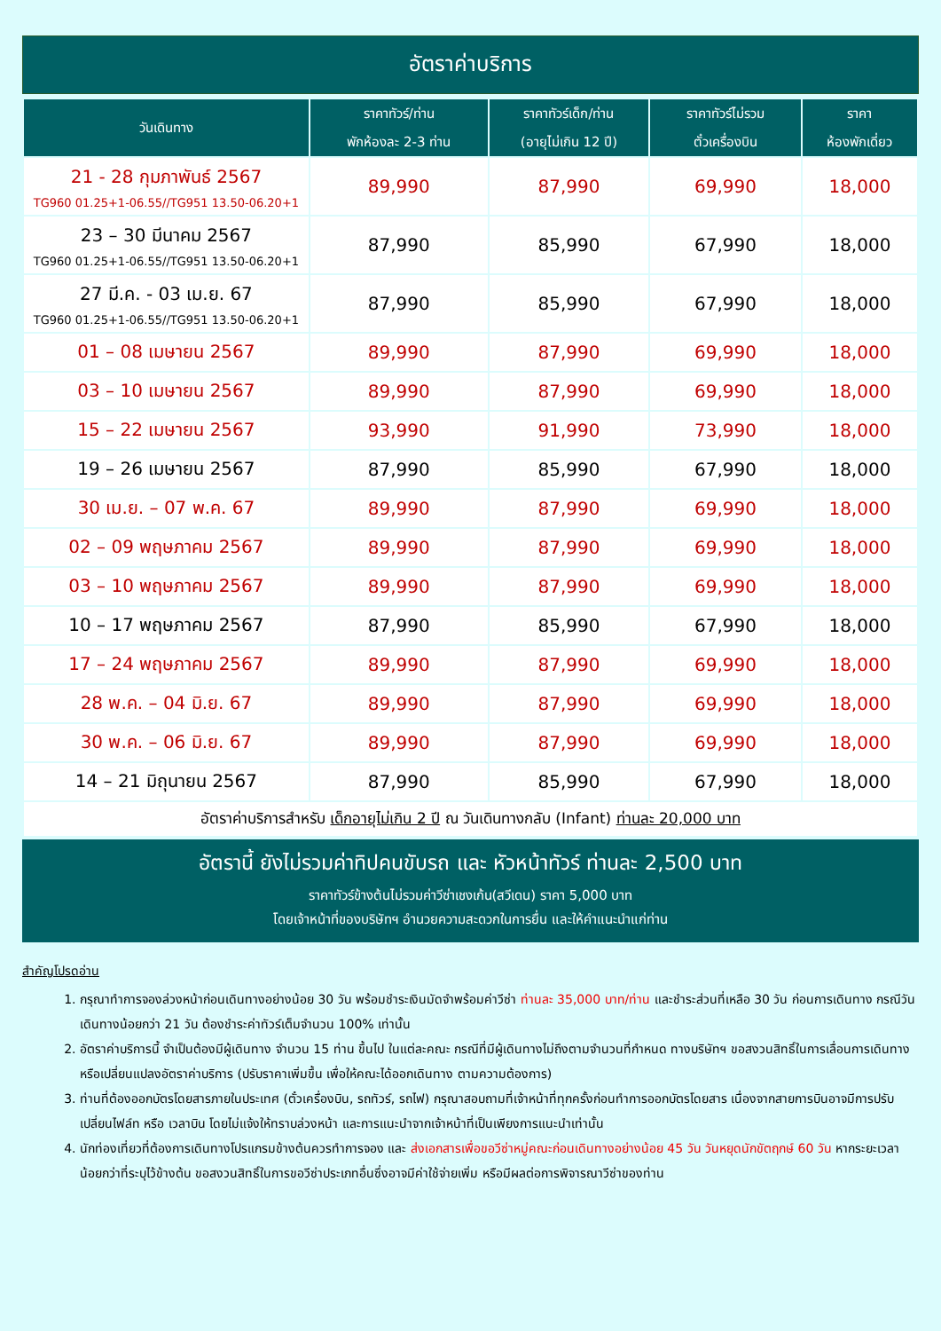อัตราค่าบริการ
| วันเดินทาง | ราคาทัวร์/ท่าน พักห้องละ 2-3 ท่าน | ราคาทัวร์เด็ก/ท่าน (อายุไม่เกิน 12 ปี) | ราคาทัวร์ไม่รวม ตั๋วเครื่องบิน | ราคา ห้องพักเดี่ยว |
| --- | --- | --- | --- | --- |
| 21 - 28 กุมภาพันธ์ 2567 TG960 01.25+1-06.55//TG951 13.50-06.20+1 | 89,990 | 87,990 | 69,990 | 18,000 |
| 23 – 30 มีนาคม 2567 TG960 01.25+1-06.55//TG951 13.50-06.20+1 | 87,990 | 85,990 | 67,990 | 18,000 |
| 27 มี.ค. - 03 เม.ย. 67 TG960 01.25+1-06.55//TG951 13.50-06.20+1 | 87,990 | 85,990 | 67,990 | 18,000 |
| 01 – 08 เมษายน 2567 | 89,990 | 87,990 | 69,990 | 18,000 |
| 03 – 10 เมษายน 2567 | 89,990 | 87,990 | 69,990 | 18,000 |
| 15 – 22 เมษายน 2567 | 93,990 | 91,990 | 73,990 | 18,000 |
| 19 – 26 เมษายน 2567 | 87,990 | 85,990 | 67,990 | 18,000 |
| 30 เม.ย. – 07 พ.ค. 67 | 89,990 | 87,990 | 69,990 | 18,000 |
| 02 – 09 พฤษภาคม 2567 | 89,990 | 87,990 | 69,990 | 18,000 |
| 03 – 10 พฤษภาคม 2567 | 89,990 | 87,990 | 69,990 | 18,000 |
| 10 – 17 พฤษภาคม 2567 | 87,990 | 85,990 | 67,990 | 18,000 |
| 17 – 24 พฤษภาคม 2567 | 89,990 | 87,990 | 69,990 | 18,000 |
| 28 พ.ค. – 04 มิ.ย. 67 | 89,990 | 87,990 | 69,990 | 18,000 |
| 30 พ.ค. – 06 มิ.ย. 67 | 89,990 | 87,990 | 69,990 | 18,000 |
| 14 – 21 มิถุนายน 2567 | 87,990 | 85,990 | 67,990 | 18,000 |
| อัตราค่าบริการสำหรับ เด็กอายุไม่เกิน 2 ปี ณ วันเดินทางกลับ (Infant) ท่านละ 20,000 บาท | | | | |
อัตรานี้ ยังไม่รวมค่าทิปคนขับรถ และ หัวหน้าทัวร์ ท่านละ 2,500 บาท
ราคาทัวร์ข้างต้นไม่รวมค่าวีซ่าเชงเก้น(สวีเดน) ราคา 5,000 บาท
โดยเจ้าหน้าที่ของบริษัทฯ อำนวยความสะดวกในการยื่น และให้คำแนะนำแก่ท่าน
สำคัญโปรดอ่าน
1. กรุณาทำการจองล่วงหน้าก่อนเดินทางอย่างน้อย 30 วัน พร้อมชำระเงินมัดจำพร้อมค่าวีซ่า ท่านละ 35,000 บาท/ท่าน และชำระส่วนที่เหลือ 30 วัน ก่อนการเดินทาง กรณีวันเดินทางน้อยกว่า 21 วัน ต้องชำระค่าทัวร์เต็มจำนวน 100% เท่านั้น
2. อัตราค่าบริการนี้ จำเป็นต้องมีผู้เดินทาง จำนวน 15 ท่าน ขึ้นไป ในแต่ละคณะ กรณีที่มีผู้เดินทางไม่ถึงตามจำนวนที่กำหนด ทางบริษัทฯ ขอสงวนสิทธิ์ในการเลื่อนการเดินทาง หรือเปลี่ยนแปลงอัตราค่าบริการ (ปรับราคาเพิ่มขึ้น เพื่อให้คณะได้ออกเดินทาง ตามความต้องการ)
3. ท่านที่ต้องออกบัตรโดยสารภายในประเทศ (ตั๋วเครื่องบิน, รถทัวร์, รถไฟ) กรุณาสอบถามที่เจ้าหน้าที่ทุกครั้งก่อนทำการออกบัตรโดยสาร เนื่องจากสายการบินอาจมีการปรับเปลี่ยนไฟล์ท หรือ เวลาบิน โดยไม่แจ้งให้ทราบล่วงหน้า และการแนะนำจากเจ้าหน้าที่เป็นเพียงการแนะนำเท่านั้น
4. นักท่องเที่ยวที่ต้องการเดินทางโปรแกรมข้างต้นควรทำการจอง และ ส่งเอกสารเพื่อขอวีซ่าหมู่คณะก่อนเดินทางอย่างน้อย 45 วัน วันหยุดนักขัตฤกษ์ 60 วัน หากระยะเวลาน้อยกว่าที่ระบุไว้ข้างต้น ขอสงวนสิทธิ์ในการขอวีซ่าประเภทอื่นซึ่งอาจมีค่าใช้จ่ายเพิ่ม หรือมีผลต่อการพิจารณาวีซ่าของท่าน